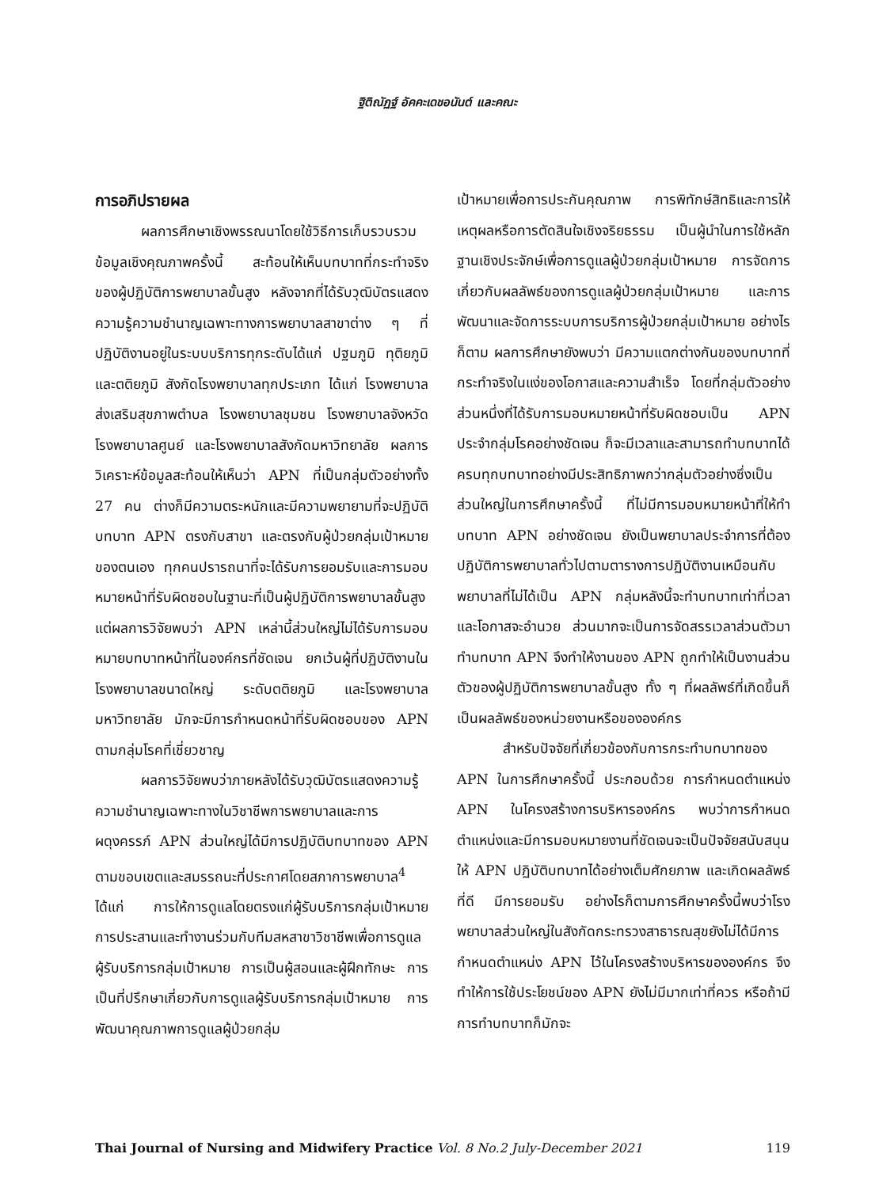ฐิติณัฏฐ์ อัคคะเดชอนันต์ และคณะ
การอภิปรายผล
ผลการศึกษาเชิงพรรณนาโดยใช้วิธีการเก็บรวบรวมข้อมูลเชิงคุณภาพครั้งนี้ สะท้อนให้เห็นบทบาทที่กระทำจริง ของผู้ปฏิบัติการพยาบาลขั้นสูง หลังจากที่ได้รับวุฒิบัตรแสดงความรู้ความชำนาญเฉพาะทางการพยาบาลสาขาต่าง ๆ ที่ปฏิบัติงานอยู่ในระบบบริการทุกระดับได้แก่ ปฐมภูมิ ทุติยภูมิ และตติยภูมิ สังกัดโรงพยาบาลทุกประเภท ได้แก่ โรงพยาบาลส่งเสริมสุขภาพตำบล โรงพยาบาลชุมชน โรงพยาบาลจังหวัด โรงพยาบาลศูนย์ และโรงพยาบาลสังกัดมหาวิทยาลัย ผลการวิเคราะห์ข้อมูลสะท้อนให้เห็นว่า APN ที่เป็นกลุ่มตัวอย่างทั้ง 27 คน ต่างก็มีความตระหนักและมีความพยายามที่จะปฏิบัติบทบาท APN ตรงกับสาขา และตรงกับผู้ป่วยกลุ่มเป้าหมายของตนเอง ทุกคนปรารถนาที่จะได้รับการยอมรับและการมอบหมายหน้าที่รับผิดชอบในฐานะที่เป็นผู้ปฏิบัติการพยาบาลขั้นสูง แต่ผลการวิจัยพบว่า APN เหล่านี้ส่วนใหญ่ไม่ได้รับการมอบหมายบทบาทหน้าที่ในองค์กรที่ชัดเจน ยกเว้นผู้ที่ปฏิบัติงานในโรงพยาบาลขนาดใหญ่ ระดับตติยภูมิ และโรงพยาบาลมหาวิทยาลัย มักจะมีการกำหนดหน้าที่รับผิดชอบของ APN ตามกลุ่มโรคที่เชี่ยวชาญ
ผลการวิจัยพบว่าภายหลังได้รับวุฒิบัตรแสดงความรู้ความชำนาญเฉพาะทางในวิชาชีพการพยาบาลและการผดุงครรภ์ APN ส่วนใหญ่ได้มีการปฏิบัติบทบาทของ APN ตามขอบเขตและสมรรถนะที่ประกาศโดยสภาการพยาบาล<sup>4</sup> ได้แก่ การให้การดูแลโดยตรงแก่ผู้รับบริการกลุ่มเป้าหมาย การประสานและทำงานร่วมกับทีมสหสาขาวิชาชีพเพื่อการดูแลผู้รับบริการกลุ่มเป้าหมาย การเป็นผู้สอนและผู้ฝึกทักษะ การเป็นที่ปรึกษาเกี่ยวกับการดูแลผู้รับบริการกลุ่มเป้าหมาย การพัฒนาคุณภาพการดูแลผู้ป่วยกลุ่ม
เป้าหมายเพื่อการประกันคุณภาพ การพิทักษ์สิทธิและการให้เหตุผลหรือการตัดสินใจเชิงจริยธรรม เป็นผู้นำในการใช้หลักฐานเชิงประจักษ์เพื่อการดูแลผู้ป่วยกลุ่มเป้าหมาย การจัดการเกี่ยวกับผลลัพธ์ของการดูแลผู้ป่วยกลุ่มเป้าหมาย และการพัฒนาและจัดการระบบการบริการผู้ป่วยกลุ่มเป้าหมาย อย่างไรก็ตาม ผลการศึกษายังพบว่า มีความแตกต่างกันของบทบาทที่กระทำจริงในแง่ของโอกาสและความสำเร็จ โดยที่กลุ่มตัวอย่างส่วนหนึ่งที่ได้รับการมอบหมายหน้าที่รับผิดชอบเป็น APN ประจำกลุ่มโรคอย่างชัดเจน ก็จะมีเวลาและสามารถทำบทบาทได้ครบทุกบทบาทอย่างมีประสิทธิภาพกว่ากลุ่มตัวอย่างซึ่งเป็นส่วนใหญ่ในการศึกษาครั้งนี้ ที่ไม่มีการมอบหมายหน้าที่ให้ทำบทบาท APN อย่างชัดเจน ยังเป็นพยาบาลประจำการที่ต้องปฏิบัติการพยาบาลทั่วไปตามตารางการปฏิบัติงานเหมือนกับพยาบาลที่ไม่ได้เป็น APN กลุ่มหลังนี้จะทำบทบาทเท่าที่เวลาและโอกาสจะอำนวย ส่วนมากจะเป็นการจัดสรรเวลาส่วนตัวมาทำบทบาท APN จึงทำให้งานของ APN ถูกทำให้เป็นงานส่วนตัวของผู้ปฏิบัติการพยาบาลขั้นสูง ทั้ง ๆ ที่ผลลัพธ์ที่เกิดขึ้นก็เป็นผลลัพธ์ของหน่วยงานหรือขององค์กร
สำหรับปัจจัยที่เกี่ยวข้องกับการกระทำบทบาทของ APN ในการศึกษาครั้งนี้ ประกอบด้วย การกำหนดตำแหน่ง APN ในโครงสร้างการบริหารองค์กร พบว่าการกำหนดตำแหน่งและมีการมอบหมายงานที่ชัดเจนจะเป็นปัจจัยสนับสนุนให้ APN ปฏิบัติบทบาทได้อย่างเต็มศักยภาพ และเกิดผลลัพธ์ที่ดี มีการยอมรับ อย่างไรก็ตามการศึกษาครั้งนี้พบว่าโรงพยาบาลส่วนใหญ่ในสังกัดกระทรวงสาธารณสุขยังไม่ได้มีการกำหนดตำแหน่ง APN ไว้ในโครงสร้างบริหารขององค์กร จึงทำให้การใช้ประโยชน์ของ APN ยังไม่มีมากเท่าที่ควร หรือถ้ามีการทำบทบาทก็มักจะ
Thai Journal of Nursing and Midwifery Practice Vol. 8 No.2 July-December 2021 119